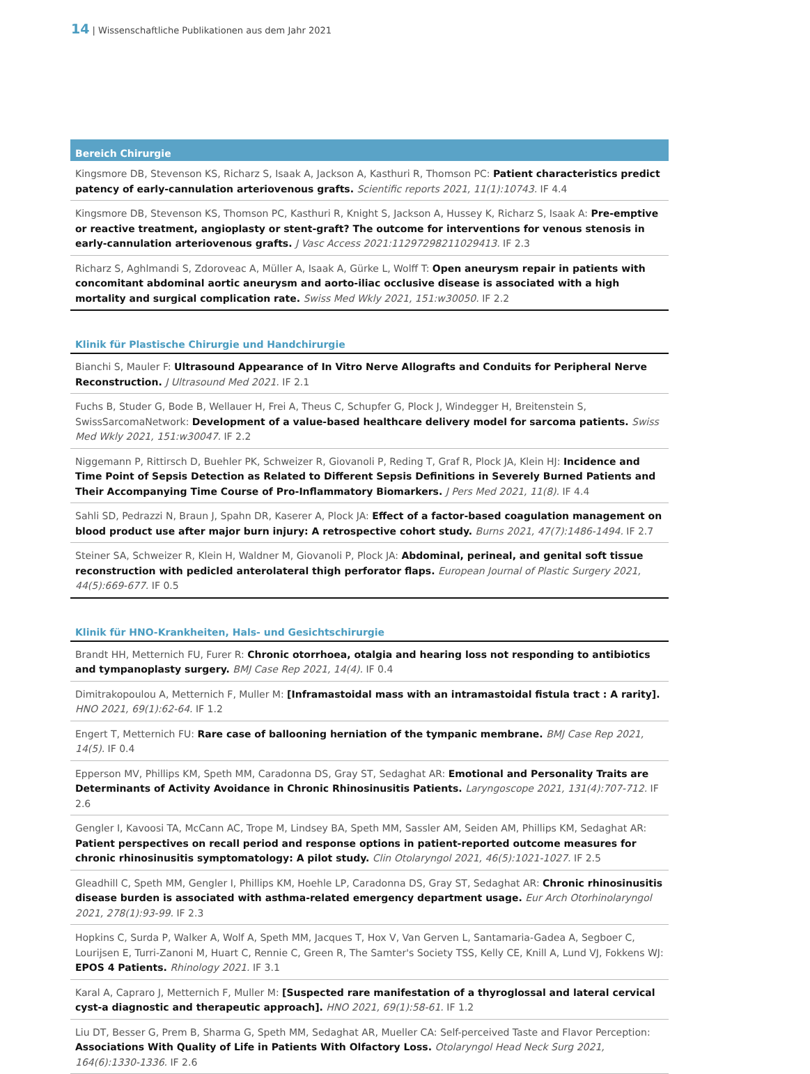14 | Wissenschaftliche Publikationen aus dem Jahr 2021
Bereich Chirurgie
Kingsmore DB, Stevenson KS, Richarz S, Isaak A, Jackson A, Kasthuri R, Thomson PC: Patient characteristics predict patency of early-cannulation arteriovenous grafts. Scientific reports 2021, 11(1):10743. IF 4.4
Kingsmore DB, Stevenson KS, Thomson PC, Kasthuri R, Knight S, Jackson A, Hussey K, Richarz S, Isaak A: Pre-emptive or reactive treatment, angioplasty or stent-graft? The outcome for interventions for venous stenosis in early-cannulation arteriovenous grafts. J Vasc Access 2021:11297298211029413. IF 2.3
Richarz S, Aghlmandi S, Zdoroveac A, Müller A, Isaak A, Gürke L, Wolff T: Open aneurysm repair in patients with concomitant abdominal aortic aneurysm and aorto-iliac occlusive disease is associated with a high mortality and surgical complication rate. Swiss Med Wkly 2021, 151:w30050. IF 2.2
Klinik für Plastische Chirurgie und Handchirurgie
Bianchi S, Mauler F: Ultrasound Appearance of In Vitro Nerve Allografts and Conduits for Peripheral Nerve Reconstruction. J Ultrasound Med 2021. IF 2.1
Fuchs B, Studer G, Bode B, Wellauer H, Frei A, Theus C, Schupfer G, Plock J, Windegger H, Breitenstein S, SwissSarcomaNetwork: Development of a value-based healthcare delivery model for sarcoma patients. Swiss Med Wkly 2021, 151:w30047. IF 2.2
Niggemann P, Rittirsch D, Buehler PK, Schweizer R, Giovanoli P, Reding T, Graf R, Plock JA, Klein HJ: Incidence and Time Point of Sepsis Detection as Related to Different Sepsis Definitions in Severely Burned Patients and Their Accompanying Time Course of Pro-Inflammatory Biomarkers. J Pers Med 2021, 11(8). IF 4.4
Sahli SD, Pedrazzi N, Braun J, Spahn DR, Kaserer A, Plock JA: Effect of a factor-based coagulation management on blood product use after major burn injury: A retrospective cohort study. Burns 2021, 47(7):1486-1494. IF 2.7
Steiner SA, Schweizer R, Klein H, Waldner M, Giovanoli P, Plock JA: Abdominal, perineal, and genital soft tissue reconstruction with pedicled anterolateral thigh perforator flaps. European Journal of Plastic Surgery 2021, 44(5):669-677. IF 0.5
Klinik für HNO-Krankheiten, Hals- und Gesichtschirurgie
Brandt HH, Metternich FU, Furer R: Chronic otorrhoea, otalgia and hearing loss not responding to antibiotics and tympanoplasty surgery. BMJ Case Rep 2021, 14(4). IF 0.4
Dimitrakopoulou A, Metternich F, Muller M: [Inframastoidal mass with an intramastoidal fistula tract : A rarity]. HNO 2021, 69(1):62-64. IF 1.2
Engert T, Metternich FU: Rare case of ballooning herniation of the tympanic membrane. BMJ Case Rep 2021, 14(5). IF 0.4
Epperson MV, Phillips KM, Speth MM, Caradonna DS, Gray ST, Sedaghat AR: Emotional and Personality Traits are Determinants of Activity Avoidance in Chronic Rhinosinusitis Patients. Laryngoscope 2021, 131(4):707-712. IF 2.6
Gengler I, Kavoosi TA, McCann AC, Trope M, Lindsey BA, Speth MM, Sassler AM, Seiden AM, Phillips KM, Sedaghat AR: Patient perspectives on recall period and response options in patient-reported outcome measures for chronic rhinosinusitis symptomatology: A pilot study. Clin Otolaryngol 2021, 46(5):1021-1027. IF 2.5
Gleadhill C, Speth MM, Gengler I, Phillips KM, Hoehle LP, Caradonna DS, Gray ST, Sedaghat AR: Chronic rhinosinusitis disease burden is associated with asthma-related emergency department usage. Eur Arch Otorhinolaryngol 2021, 278(1):93-99. IF 2.3
Hopkins C, Surda P, Walker A, Wolf A, Speth MM, Jacques T, Hox V, Van Gerven L, Santamaria-Gadea A, Segboer C, Lourijsen E, Turri-Zanoni M, Huart C, Rennie C, Green R, The Samter's Society TSS, Kelly CE, Knill A, Lund VJ, Fokkens WJ: EPOS 4 Patients. Rhinology 2021. IF 3.1
Karal A, Capraro J, Metternich F, Muller M: [Suspected rare manifestation of a thyroglossal and lateral cervical cyst-a diagnostic and therapeutic approach]. HNO 2021, 69(1):58-61. IF 1.2
Liu DT, Besser G, Prem B, Sharma G, Speth MM, Sedaghat AR, Mueller CA: Self-perceived Taste and Flavor Perception: Associations With Quality of Life in Patients With Olfactory Loss. Otolaryngol Head Neck Surg 2021, 164(6):1330-1336. IF 2.6